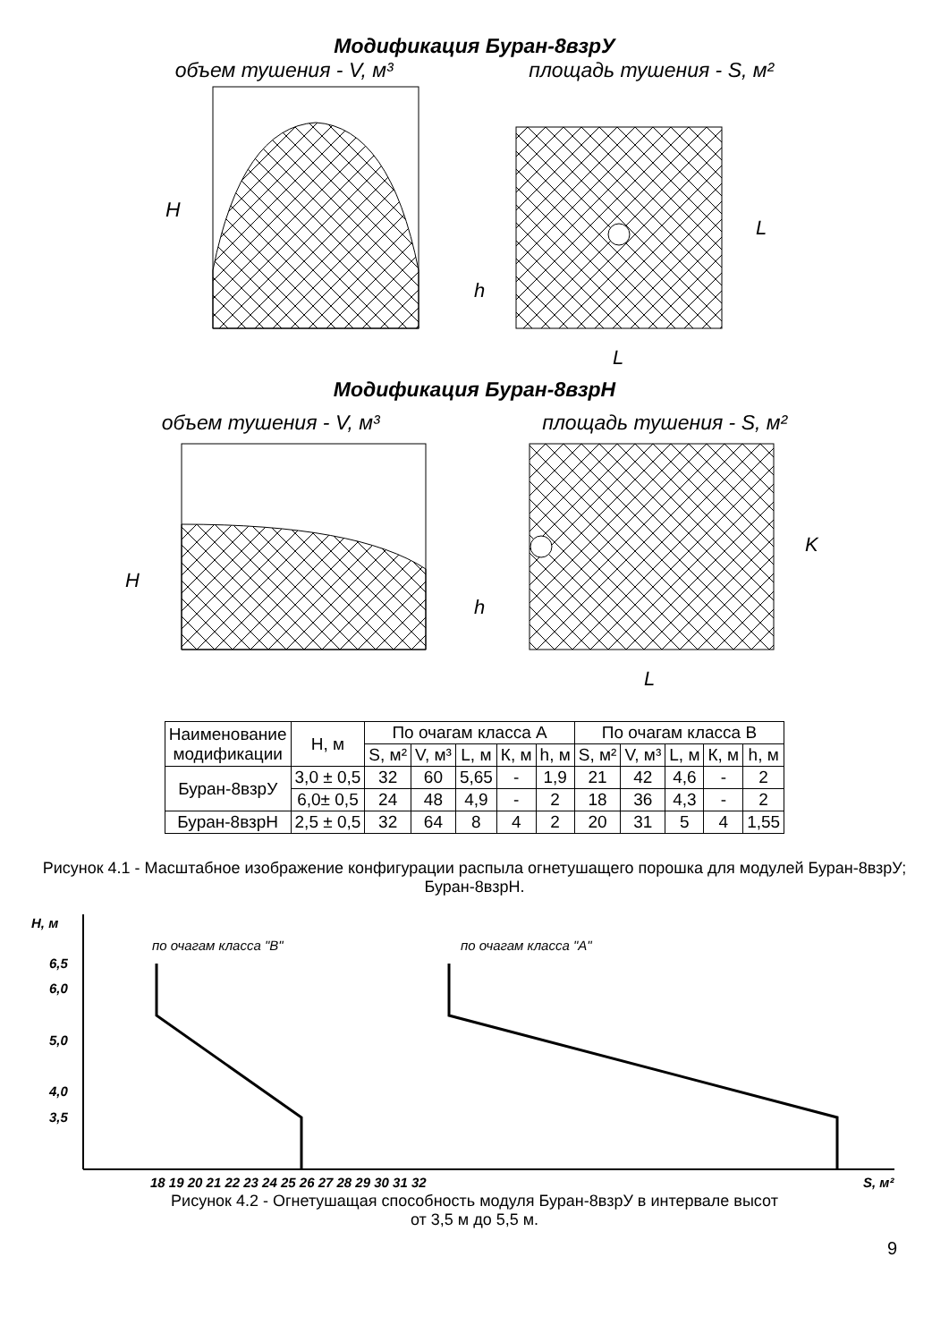Модификация Буран-8взрУ
объем тушения - V, м³ площадь тушения - S, м²
H
h
L
L
Модификация Буран-8взрН
объем тушения - V, м³ площадь тушения - S, м²
H
h
K
L
| Наименование модификации | Н, м | По очагам класса А | | | | | По очагам класса В | | | | |
| --- | --- | --- | --- | --- | --- | --- | --- | --- | --- | --- | --- |
| | | S, м² | V, м³ | L, м | К, м | h, м | S, м² | V, м³ | L, м | К, м | h, м |
| Буран-8взрУ | 3,0 ± 0,5 | 32 | 60 | 5,65 | - | 1,9 | 21 | 42 | 4,6 | - | 2 |
| | 6,0± 0,5 | 24 | 48 | 4,9 | - | 2 | 18 | 36 | 4,3 | - | 2 |
| Буран-8взрН | 2,5 ± 0,5 | 32 | 64 | 8 | 4 | 2 | 20 | 31 | 5 | 4 | 1,55 |
Рисунок 4.1 - Масштабное изображение конфигурации распыла огнетушащего порошка для модулей Буран-8взрУ; Буран-8взрН.
H, м
по очагам класса "В"
по очагам класса "А"
6,5
6,0
5,0
4,0
3,5
18 19 20 21 22 23 24 25 26 27 28 29 30 31 32
S, м²
Рисунок 4.2 - Огнетушащая способность модуля Буран-8взрУ в интервале высот
от 3,5 м до 5,5 м.
9